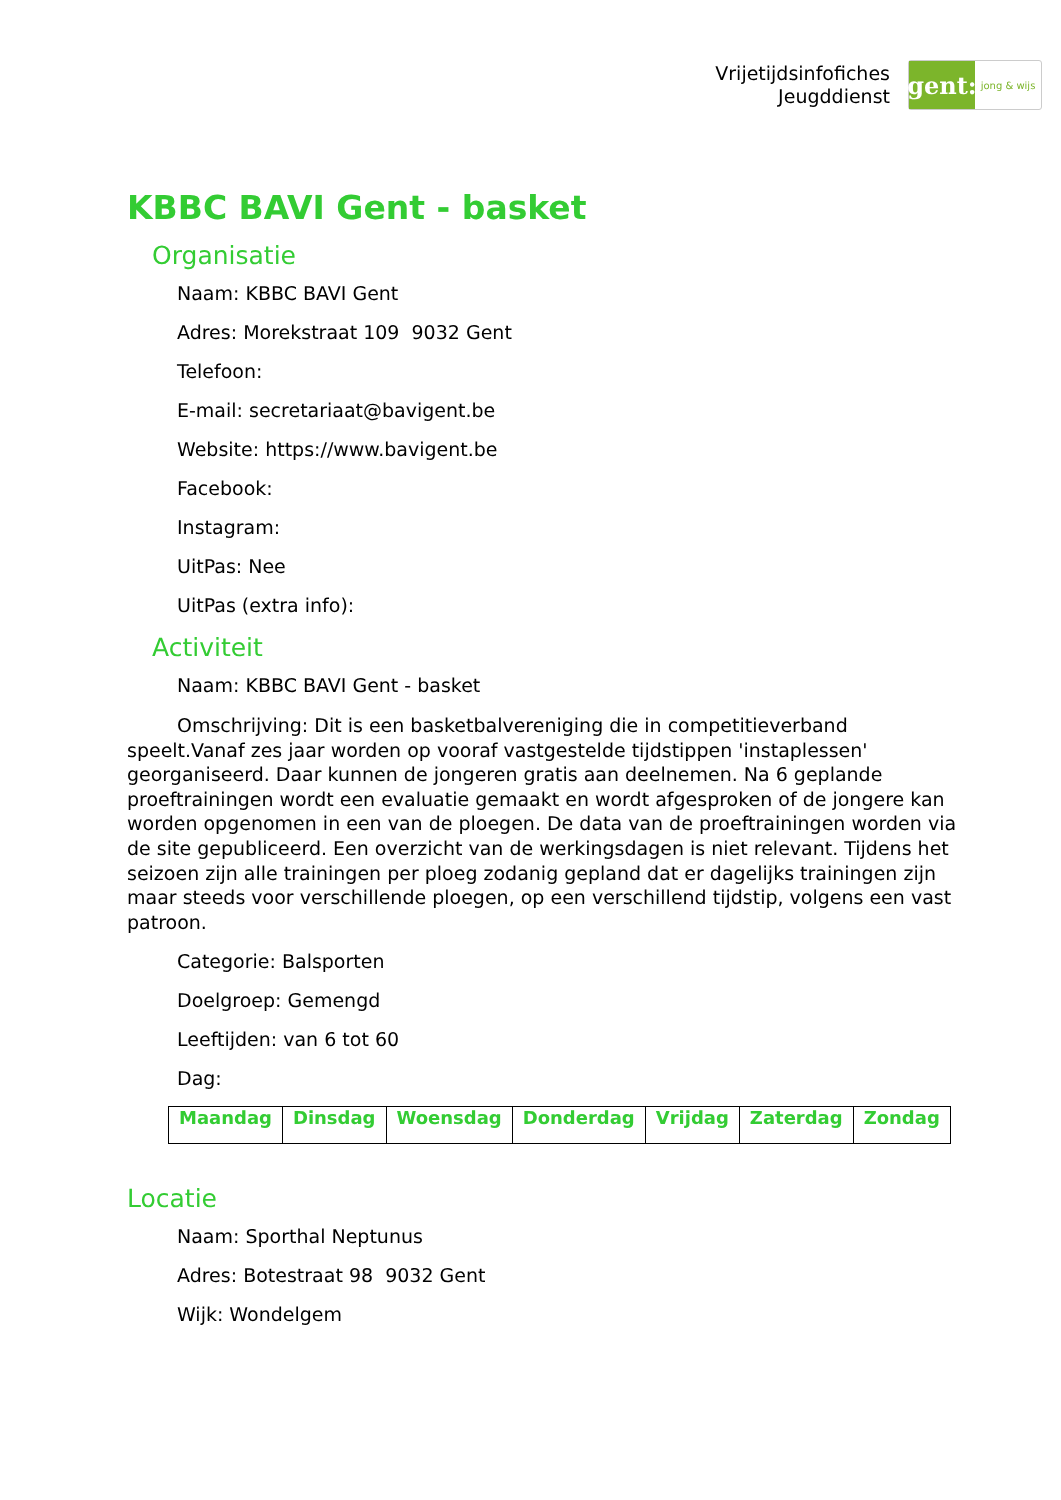Vrijetijdsinfofiches
Jeugddienst
gent:
jong & wijs
KBBC BAVI Gent - basket
Organisatie
Naam: KBBC BAVI Gent
Adres: Morekstraat 109 9032 Gent
Telefoon:
E-mail: secretariaat@bavigent.be
Website: https://www.bavigent.be
Facebook:
Instagram:
UitPas: Nee
UitPas (extra info):
Activiteit
Naam: KBBC BAVI Gent - basket
Omschrijving: Dit is een basketbalvereniging die in competitieverband speelt.Vanaf zes jaar worden op vooraf vastgestelde tijdstippen 'instaplessen' georganiseerd. Daar kunnen de jongeren gratis aan deelnemen. Na 6 geplande proeftrainingen wordt een evaluatie gemaakt en wordt afgesproken of de jongere kan worden opgenomen in een van de ploegen. De data van de proeftrainingen worden via de site gepubliceerd. Een overzicht van de werkingsdagen is niet relevant. Tijdens het seizoen zijn alle trainingen per ploeg zodanig gepland dat er dagelijks trainingen zijn maar steeds voor verschillende ploegen, op een verschillend tijdstip, volgens een vast patroon.
Categorie: Balsporten
Doelgroep: Gemengd
Leeftijden: van 6 tot 60
Dag:
| Maandag | Dinsdag | Woensdag | Donderdag | Vrijdag | Zaterdag | Zondag |
Locatie
Naam: Sporthal Neptunus
Adres: Botestraat 98 9032 Gent
Wijk: Wondelgem